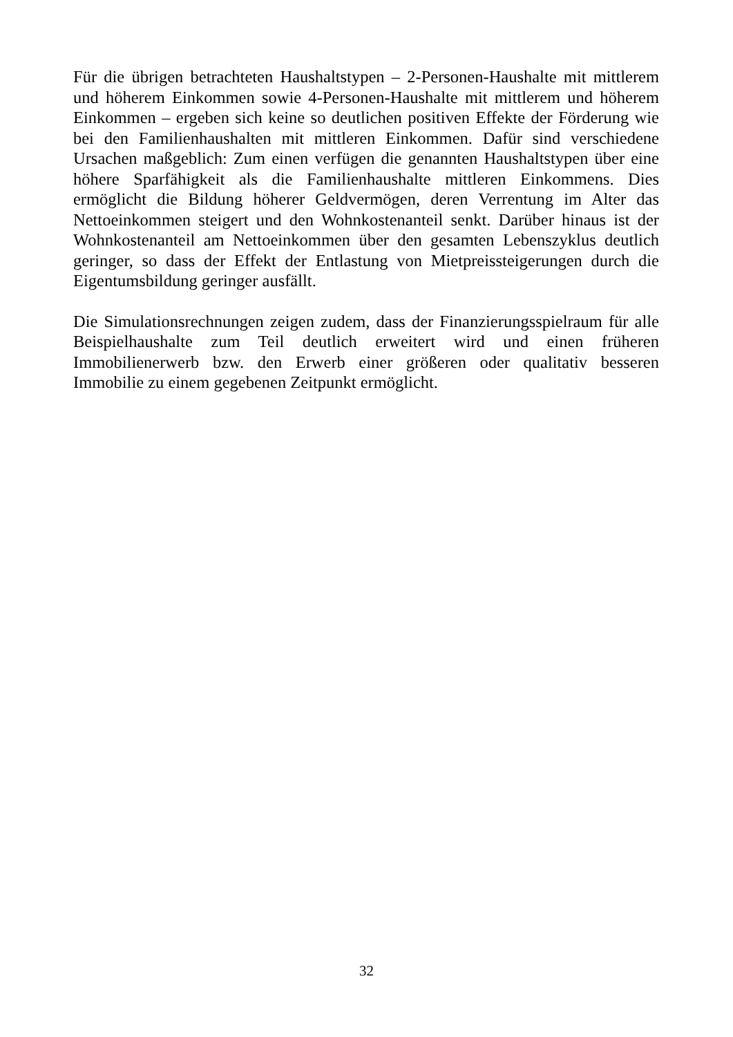Für die übrigen betrachteten Haushaltstypen – 2-Personen-Haushalte mit mittlerem und höherem Einkommen sowie 4-Personen-Haushalte mit mittlerem und höherem Einkommen – ergeben sich keine so deutlichen positiven Effekte der Förderung wie bei den Familienhaushalten mit mittleren Einkommen. Dafür sind verschiedene Ursachen maßgeblich: Zum einen verfügen die genannten Haushaltstypen über eine höhere Sparfähigkeit als die Familienhaushalte mittleren Einkommens. Dies ermöglicht die Bildung höherer Geldvermögen, deren Verrentung im Alter das Nettoeinkommen steigert und den Wohnkostenanteil senkt. Darüber hinaus ist der Wohnkostenanteil am Nettoeinkommen über den gesamten Lebenszyklus deutlich geringer, so dass der Effekt der Entlastung von Mietpreissteigerungen durch die Eigentumsbildung geringer ausfällt.
Die Simulationsrechnungen zeigen zudem, dass der Finanzierungsspielraum für alle Beispielhaushalte zum Teil deutlich erweitert wird und einen früheren Immobilienerwerb bzw. den Erwerb einer größeren oder qualitativ besseren Immobilie zu einem gegebenen Zeitpunkt ermöglicht.
32